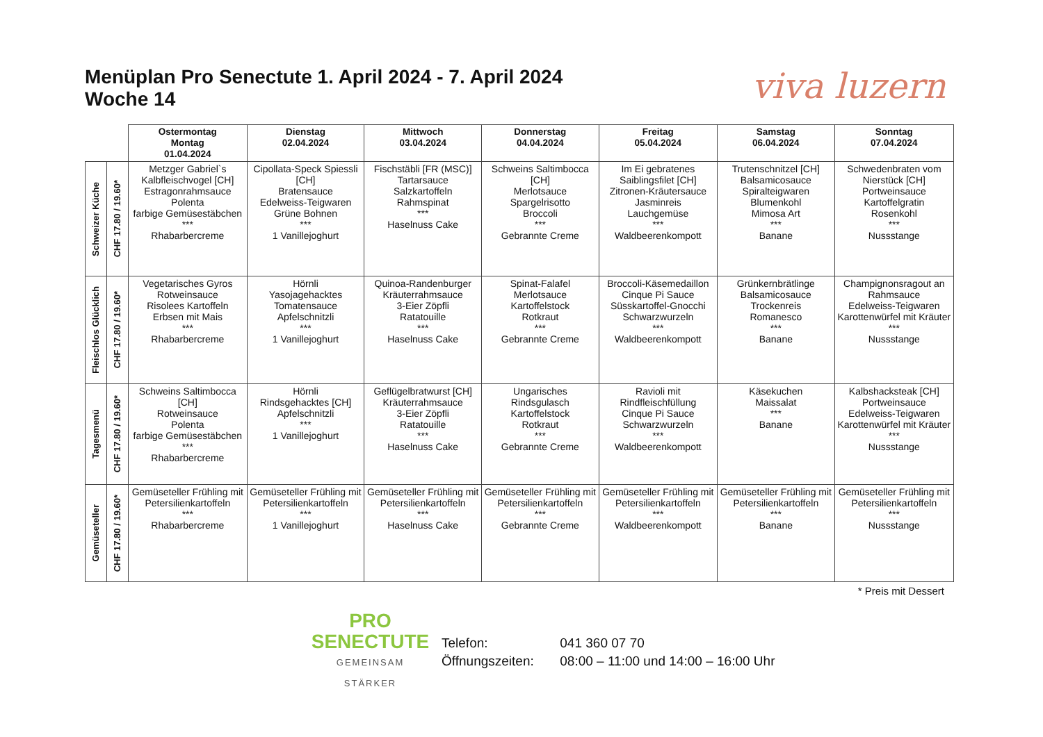Menüplan Pro Senectute 1. April 2024 - 7. April 2024
Woche 14
viva luzern
| | | Ostermontag Montag 01.04.2024 | Dienstag 02.04.2024 | Mittwoch 03.04.2024 | Donnerstag 04.04.2024 | Freitag 05.04.2024 | Samstag 06.04.2024 | Sonntag 07.04.2024 |
| Schweizer Küche | CHF 17.80 / 19.60* | Metzger Gabriel`s Kalbfleischvogel [CH] Estragonrahmsauce Polenta farbige Gemüsestäbchen *** Rhabarbercreme | Cipollata-Speck Spiessli [CH] Bratensauce Edelweiss-Teigwaren Grüne Bohnen *** 1 Vanillejoghurt | Fischstäbli [FR (MSC)] Tartarsauce Salzkartoffeln Rahmspinat *** Haselnuss Cake | Schweins Saltimbocca [CH] Merlotsauce Spargelrisotto Broccoli *** Gebrannte Creme | Im Ei gebratenes Saiblingsfilet [CH] Zitronen-Kräutersauce Jasminreis Lauchgemüse *** Waldbeerenkompott | Trutenschnitzel [CH] Balsamicosauce Spiralteigwaren Blumenkohl Mimosa Art *** Banane | Schwedenbraten vom Nierstück [CH] Portweinsauce Kartoffelgratin Rosenkohl *** Nussstange |
| Fleischlos Glücklich | CHF 17.80 / 19.60* | Vegetarisches Gyros Rotweinsauce Risolees Kartoffeln Erbsen mit Mais *** Rhabarbercreme | Hörnli Yasojagehacktes Tomatensauce Apfelschnitzli *** 1 Vanillejoghurt | Quinoa-Randenburger Kräuterrahmsauce 3-Eier Zöpfli Ratatouille *** Haselnuss Cake | Spinat-Falafel Merlotsauce Kartoffelstock Rotkraut *** Gebrannte Creme | Broccoli-Käsemedaillon Cinque Pi Sauce Süsskartoffel-Gnocchi Schwarzwurzeln *** Waldbeerenkompott | Grünkernbrätlinge Balsamicosauce Trockenreis Romanesco *** Banane | Champignonsragout an Rahmsauce Edelweiss-Teigwaren Karottenwürfel mit Kräuter *** Nussstange |
| Tagesmenü | CHF 17.80 / 19.60* | Schweins Saltimbocca [CH] Rotweinsauce Polenta farbige Gemüsestäbchen *** Rhabarbercreme | Hörnli Rindsgehacktes [CH] Apfelschnitzli *** 1 Vanillejoghurt | Geflügelbratwurst [CH] Kräuterrahmsauce 3-Eier Zöpfli Ratatouille *** Haselnuss Cake | Ungarisches Rindsgulasch Kartoffelstock Rotkraut *** Gebrannte Creme | Ravioli mit Rindfleischfüllung Cinque Pi Sauce Schwarzwurzeln *** Waldbeerenkompott | Käsekuchen Maissalat *** Banane | Kalbshacksteak [CH] Portweinsauce Edelweiss-Teigwaren Karottenwürfel mit Kräuter *** Nussstange |
| Gemüseteller | CHF 17.80 / 19.60* | Gemüseteller Frühling mit Petersilienkartoffeln *** Rhabarbercreme | Gemüseteller Frühling mit Petersilienkartoffeln *** 1 Vanillejoghurt | Gemüseteller Frühling mit Petersilienkartoffeln *** Haselnuss Cake | Gemüseteller Frühling mit Petersilienkartoffeln *** Gebrannte Creme | Gemüseteller Frühling mit Petersilienkartoffeln *** Waldbeerenkompott | Gemüseteller Frühling mit Petersilienkartoffeln *** Banane | Gemüseteller Frühling mit Petersilienkartoffeln *** Nussstange |
* Preis mit Dessert
PRO
SENECTUTE
GEMEINSAM STÄRKER
Telefon: 041 360 07 70
Öffnungszeiten: 08:00 – 11:00 und 14:00 – 16:00 Uhr